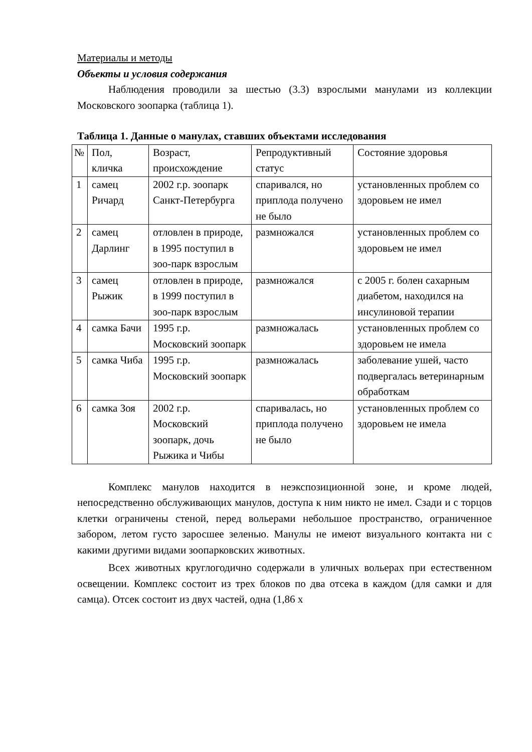Материалы и методы
Объекты и условия содержания
Наблюдения проводили за шестью (3.3) взрослыми манулами из коллекции Московского зоопарка (таблица 1).
Таблица 1. Данные о манулах, ставших объектами исследования
| № | Пол, кличка | Возраст, происхождение | Репродуктивный статус | Состояние здоровья |
| 1 | самец Ричард | 2002 г.р. зоопарк Санкт-Петербурга | спаривался, но приплода получено не было | установленных проблем со здоровьем не имел |
| 2 | самец Дарлинг | отловлен в природе, в 1995 поступил в зоо-парк взрослым | размножался | установленных проблем со здоровьем не имел |
| 3 | самец Рыжик | отловлен в природе, в 1999 поступил в зоо-парк взрослым | размножался | с 2005 г. болен сахарным диабетом, находился на инсулиновой терапии |
| 4 | самка Бачи | 1995 г.р. Московский зоопарк | размножалась | установленных проблем со здоровьем не имела |
| 5 | самка Чиба | 1995 г.р. Московский зоопарк | размножалась | заболевание ушей, часто подвергалась ветеринарным обработкам |
| 6 | самка Зоя | 2002 г.р. Московский зоопарк, дочь Рыжика и Чибы | спаривалась, но приплода получено не было | установленных проблем со здоровьем не имела |
Комплекс манулов находится в неэкспозиционной зоне, и кроме людей, непосредственно обслуживающих манулов, доступа к ним никто не имел. Сзади и с торцов клетки ограничены стеной, перед вольерами небольшое пространство, ограниченное забором, летом густо заросшее зеленью. Манулы не имеют визуального контакта ни с какими другими видами зоопарковских животных.
Всех животных круглогодично содержали в уличных вольерах при естественном освещении. Комплекс состоит из трех блоков по два отсека в каждом (для самки и для самца). Отсек состоит из двух частей, одна (1,86 х